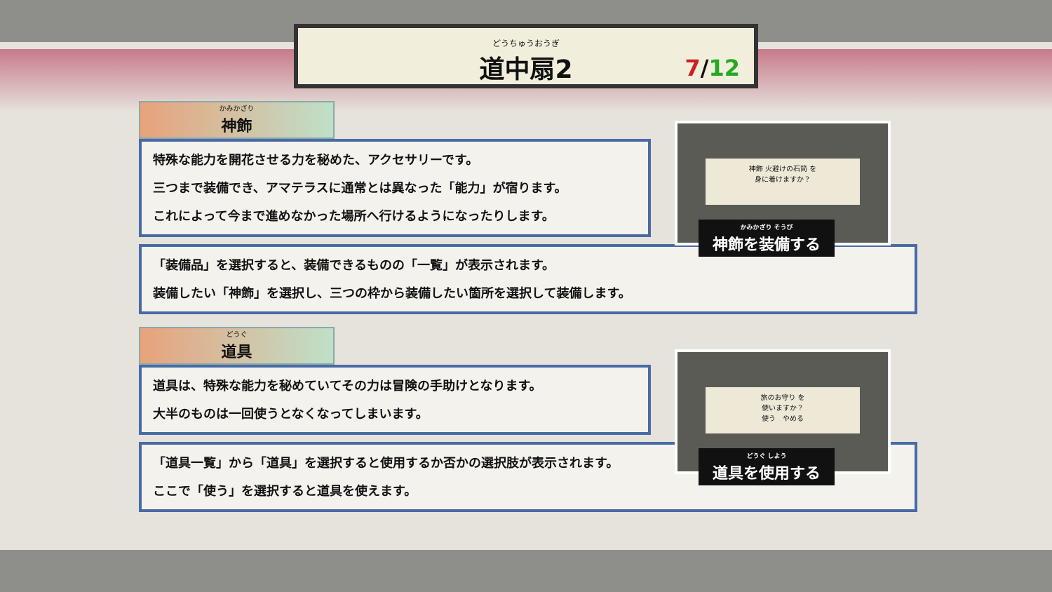どうちゅうおうぎ
道中扇2
7/12
神飾 火避けの石简 を
身に着けますか？
かみかざり そうび
神飾を装備する
旅のお守り を
使いますか？
使う　やめる
どうぐ しよう
道具を使用する
かみかざり
神飾
特殊な能力を開花させる力を秘めた、アクセサリーです。
三つまで装備でき、アマテラスに通常とは異なった「能力」が宿ります。
これによって今まで進めなかった場所へ行けるようになったりします。
「装備品」を選択すると、装備できるものの「一覧」が表示されます。
装備したい「神飾」を選択し、三つの枠から装備したい箇所を選択して装備します。
どうぐ
道具
道具は、特殊な能力を秘めていてその力は冒険の手助けとなります。
大半のものは一回使うとなくなってしまいます。
「道具一覧」から「道具」を選択すると使用するか否かの選択肢が表示されます。
ここで「使う」を選択すると道具を使えます。